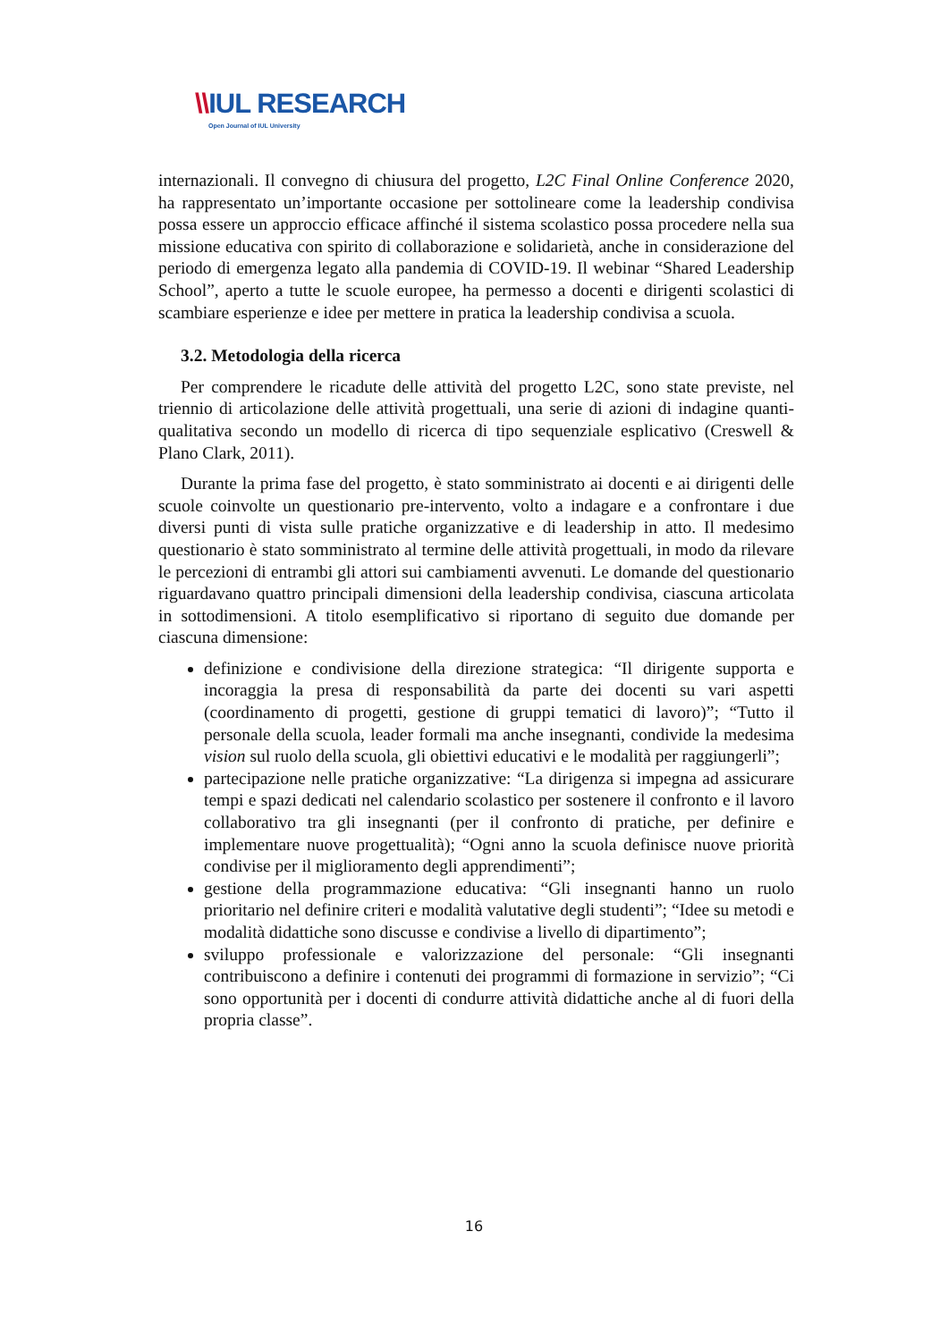\\IUL RESEARCH
Open Journal of IUL University
internazionali. Il convegno di chiusura del progetto, L2C Final Online Conference 2020, ha rappresentato un’importante occasione per sottolineare come la leadership condivisa possa essere un approccio efficace affinché il sistema scolastico possa procedere nella sua missione educativa con spirito di collaborazione e solidarietà, anche in considerazione del periodo di emergenza legato alla pandemia di COVID-19. Il webinar “Shared Leadership School”, aperto a tutte le scuole europee, ha permesso a docenti e dirigenti scolastici di scambiare esperienze e idee per mettere in pratica la leadership condivisa a scuola.
3.2. Metodologia della ricerca
Per comprendere le ricadute delle attività del progetto L2C, sono state previste, nel triennio di articolazione delle attività progettuali, una serie di azioni di indagine quanti-qualitativa secondo un modello di ricerca di tipo sequenziale esplicativo (Creswell & Plano Clark, 2011).
Durante la prima fase del progetto, è stato somministrato ai docenti e ai dirigenti delle scuole coinvolte un questionario pre-intervento, volto a indagare e a confrontare i due diversi punti di vista sulle pratiche organizzative e di leadership in atto. Il medesimo questionario è stato somministrato al termine delle attività progettuali, in modo da rilevare le percezioni di entrambi gli attori sui cambiamenti avvenuti. Le domande del questionario riguardavano quattro principali dimensioni della leadership condivisa, ciascuna articolata in sottodimensioni. A titolo esemplificativo si riportano di seguito due domande per ciascuna dimensione:
definizione e condivisione della direzione strategica: “Il dirigente supporta e incoraggia la presa di responsabilità da parte dei docenti su vari aspetti (coordinamento di progetti, gestione di gruppi tematici di lavoro)”; “Tutto il personale della scuola, leader formali ma anche insegnanti, condivide la medesima vision sul ruolo della scuola, gli obiettivi educativi e le modalità per raggiungerli”;
partecipazione nelle pratiche organizzative: “La dirigenza si impegna ad assicurare tempi e spazi dedicati nel calendario scolastico per sostenere il confronto e il lavoro collaborativo tra gli insegnanti (per il confronto di pratiche, per definire e implementare nuove progettualità); “Ogni anno la scuola definisce nuove priorità condivise per il miglioramento degli apprendimenti”;
gestione della programmazione educativa: “Gli insegnanti hanno un ruolo prioritario nel definire criteri e modalità valutative degli studenti”; “Idee su metodi e modalità didattiche sono discusse e condivise a livello di dipartimento”;
sviluppo professionale e valorizzazione del personale: “Gli insegnanti contribuiscono a definire i contenuti dei programmi di formazione in servizio”; “Ci sono opportunità per i docenti di condurre attività didattiche anche al di fuori della propria classe”.
16